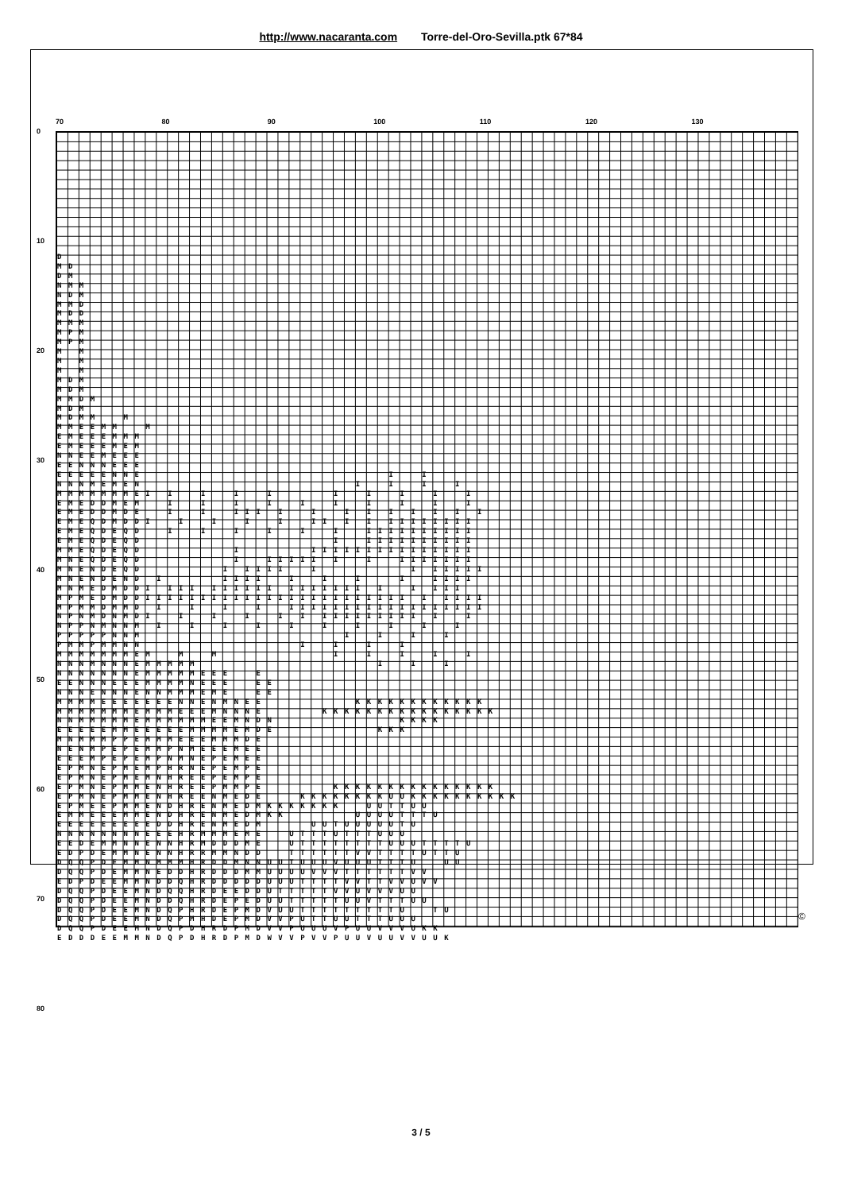http://www.nacaranta.com Torre-del-Oro-Sevilla.ptk 67*84
70 80 90 100 110 120 130
0
10
20
30
40
50
60
70
80
D MD DM NMM NDM MMD MDD MMM MPM MPM M M M M M M MDM MDM MMDM MDM MDMM M MMEEMM M EMEEEMMM EMEEEMEM NNEEMEEE EENNNEEE EEEEENNE I I NNNMEMEN I I I I MMMMMMMEI I I I I I I I I I EMEDDMEM I I I I I I I I I I EMEDDMDE I I III I I I I I I I I I EMEQDMDDI I I I I II I I IIIIIIII EMEQDEQD I I I I I I IIIIIIIIII EMEQDEQD I IIIIIIIIII MMEQDEQD I IIIIIIIIIIIIIII MNEQDEQD I IIIII I I IIIIIII MNENDEQD I IIII I I IIIII MNENDEND I IIII I I I I IIII MNMEDMDDI III IIIIII IIIIIII I I III MPMEDMDDIIIIIIIIIIIIIIIIIIIIIIII I IIII MPMMDMMD I I I I IIIIIIIIIIIIIIIIII NPNMDNMDI I I I I I IIIIIIIII I I NPPNMNNM I I I I I I I I I I PPPPPNNM I I I I PMMPMMNN I I I I MMMMMMMEM M M I I I I I NNNMNNNEMMMMM I I I NNNNNNNEMMMMMEEE E EENNNEEEMMMMNEEE EE NNNENNNENNMMMEME EE MMMMEEEEEEENNENMNEE KKKKKKKKKKKK MMMMMMMEMMMEEEMNNNE KKKKKKKKKKKKKKKK NNMMMMMEMMMMMMEEMNDN KKKK EEEEEMMEEEEEMMMMEMDE KKK MNMMMPPEMMMEEEMMMDE NENMPEPEMMPNMEEEMEE EEEMPEPEMPNMNEPEMEE EPMNEPMEMPHRNEPEMPE EPMNEPMEMNHREEPEMPE EPMNEPMMENHREEPMMPE KKKKKKKKKKKKKKK EPMNEPMMENHREENMEDE KKKKKKKKUUKKKKKKKKKK EPMEEPMMENDHRENMEDMKKKKKKK UUTTUU EMMEEEMMENDHRENMEDMKK UUUUTTTU EEEEEEEEEDDHRENMEDM UUTUUUUUTU NNNNNNNNEEEHRMMMEME UTTTUTTTUUU EEDEMMNNENNHRMDDDME UTTTTTTTTUUUTTTTU EDPDEMMNENNHRRMMNDD TTTTTTVVTTTTUTTU DQQPDEMMNMMMHRDDMNNUUTUUUVUUUTTTU UU DQQPDEMMNEDDHRDDDMMUUUUVVVTTTTTTVV EDPDEEMMNDDQHRDDDDDUUUTTTTVVTTVVUVV DQQPDEEMNDQQHRDEEDDUTTTTTVVUVVVUU DQQPDEEMNDDQHRDEPEDUUTTTTTUUVTTTUU DQQPDEEMNDQPHRDEPMDVUUTTTTTTTTTU TU DQQPDEEMNDQPMHDEPMDVVPUTTUUTTTUUU DQQPDEEMNDQPDHRDPMDVVPUUUVPUUVVVUKK EDDDEEMMNDQPDHRDPMDWVVPVVPUUVUUVVUUK
©
3 / 5